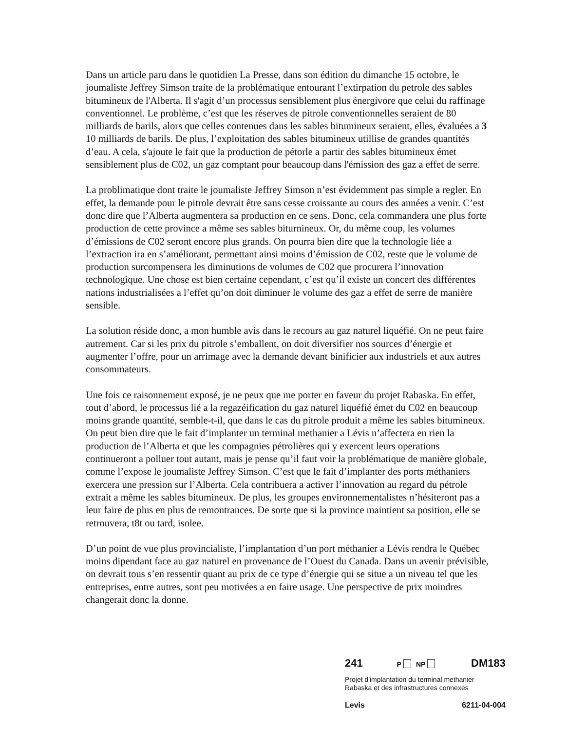Dans un article paru dans le quotidien La Presse, dans son édition du dimanche 15 octobre, le joumaliste Jeffrey Simson traite de la problématique entourant l’extirpation du petrole des sables bitumineux de l'Alberta. Il s'agit d’un processus sensiblement plus énergivore que celui du raffinage conventionnel. Le problème, c’est que les réserves de pitrole conventionnelles seraient de 80 milliards de barils, alors que celles contenues dans les sables bitumineux seraient, elles, évaluées a 3 10 milliards de barils. De plus, l’exploitation des sables bitumineux utillise de grandes quantités d’eau. A cela, s'ajoute le fait que la production de pétorle a partir des sables bitumineux émet sensiblement plus de C02, un gaz comptant pour beaucoup dans l'émission des gaz a effet de serre.
La problimatique dont traite le joumaliste Jeffrey Simson n’est évidemment pas simple a regler. En effet, la demande pour le pitrole devrait être sans cesse croissante au cours des années a venir. C’est donc dire que l’Alberta augmentera sa production en ce sens. Donc, cela commandera une plus forte production de cette province a même ses sables biturnineux. Or, du même coup, les volumes d’émissions de C02 seront encore plus grands. On pourra bien dire que la technologie liée a l’extraction ira en s’améliorant, permettant ainsi moins d’émission de C02, reste que le volume de production surcompensera les diminutions de volumes de C02 que procurera l’innovation technologique. Une chose est bien certaine cependant, c’est qu’il existe un concert des différentes nations industrialisées a l’effet qu’on doit diminuer le volume des gaz a effet de serre de manière sensible.
La solution réside donc, a mon humble avis dans le recours au gaz naturel liquéfié. On ne peut faire autrement. Car si les prix du pitrole s’emballent, on doit diversifier nos sources d’énergie et augmenter l’offre, pour un arrimage avec la demande devant binificier aux industriels et aux autres consommateurs.
Une fois ce raisonnement exposé, je ne peux que me porter en faveur du projet Rabaska. En effet, tout d’abord, le processus lié a la regazéification du gaz naturel liquéfié émet du C02 en beaucoup moins grande quantité, semble-t-il, que dans le cas du pitrole produit a même les sables bitumineux. On peut bien dire que le fait d’implanter un terminal methanier a Lévis n’affectera en rien la production de l’Alberta et que les compagnies pétrolières qui y exercent leurs operations continueront a polluer tout autant, mais je pense qu’il faut voir la problématique de manière globale, comme l’expose le joumaliste Jeffrey Simson. C’est que le fait d’implanter des ports méthaniers exercera une pression sur l’Alberta. Cela contribuera a activer l’innovation au regard du pétrole extrait a même les sables bitumineux. De plus, les groupes environnementalistes n’hésiteront pas a leur faire de plus en plus de remontrances. De sorte que si la province maintient sa position, elle se retrouvera, t8t ou tard, isolee.
D’un point de vue plus provincialiste, l’implantation d’un port méthanier a Lévis rendra le Québec moins dipendant face au gaz naturel en provenance de l’Ouest du Canada. Dans un avenir prévisible, on devrait tous s’en ressentir quant au prix de ce type d’énergie qui se situe a un niveau tel que les entreprises, entre autres, sont peu motivées a en faire usage. Une perspective de prix moindres changerait donc la donne.
241 P NP DM183
Projet d'implantation du terminal methanier
Rabaska et des infrastructures connexes
Levis 6211-04-004